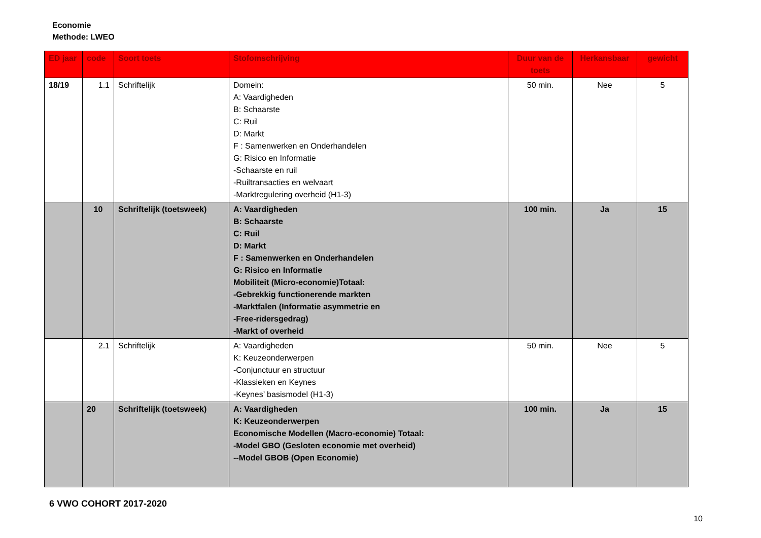Economie
Methode: LWEO
| ED jaar | code | Soort toets | Stofomschrijving | Duur van de toets | Herkansbaar | gewicht |
| --- | --- | --- | --- | --- | --- | --- |
| 18/19 | 1.1 | Schriftelijk | Domein: A: Vaardigheden B: Schaarste C: Ruil D: Markt F : Samenwerken en Onderhandelen G: Risico en Informatie -Schaarste en ruil -Ruiltransacties en welvaart -Marktregulering overheid (H1-3) | 50 min. | Nee | 5 |
| | 10 | Schriftelijk (toetsweek) | A: Vaardigheden B: Schaarste C: Ruil D: Markt F : Samenwerken en Onderhandelen G: Risico en Informatie Mobiliteit (Micro-economie)Totaal: -Gebrekkig functionerende markten -Marktfalen (Informatie asymmetrie en -Free-ridersgedrag) -Markt of overheid | 100 min. | Ja | 15 |
| | 2.1 | Schriftelijk | A: Vaardigheden K: Keuzeonderwerpen -Conjunctuur en structuur -Klassieken en Keynes -Keynes’ basismodel (H1-3) | 50 min. | Nee | 5 |
| | 20 | Schriftelijk (toetsweek) | A: Vaardigheden K: Keuzeonderwerpen Economische Modellen (Macro-economie) Totaal: -Model GBO (Gesloten economie met overheid) --Model GBOB (Open Economie) | 100 min. | Ja | 15 |
6 VWO COHORT 2017-2020
10